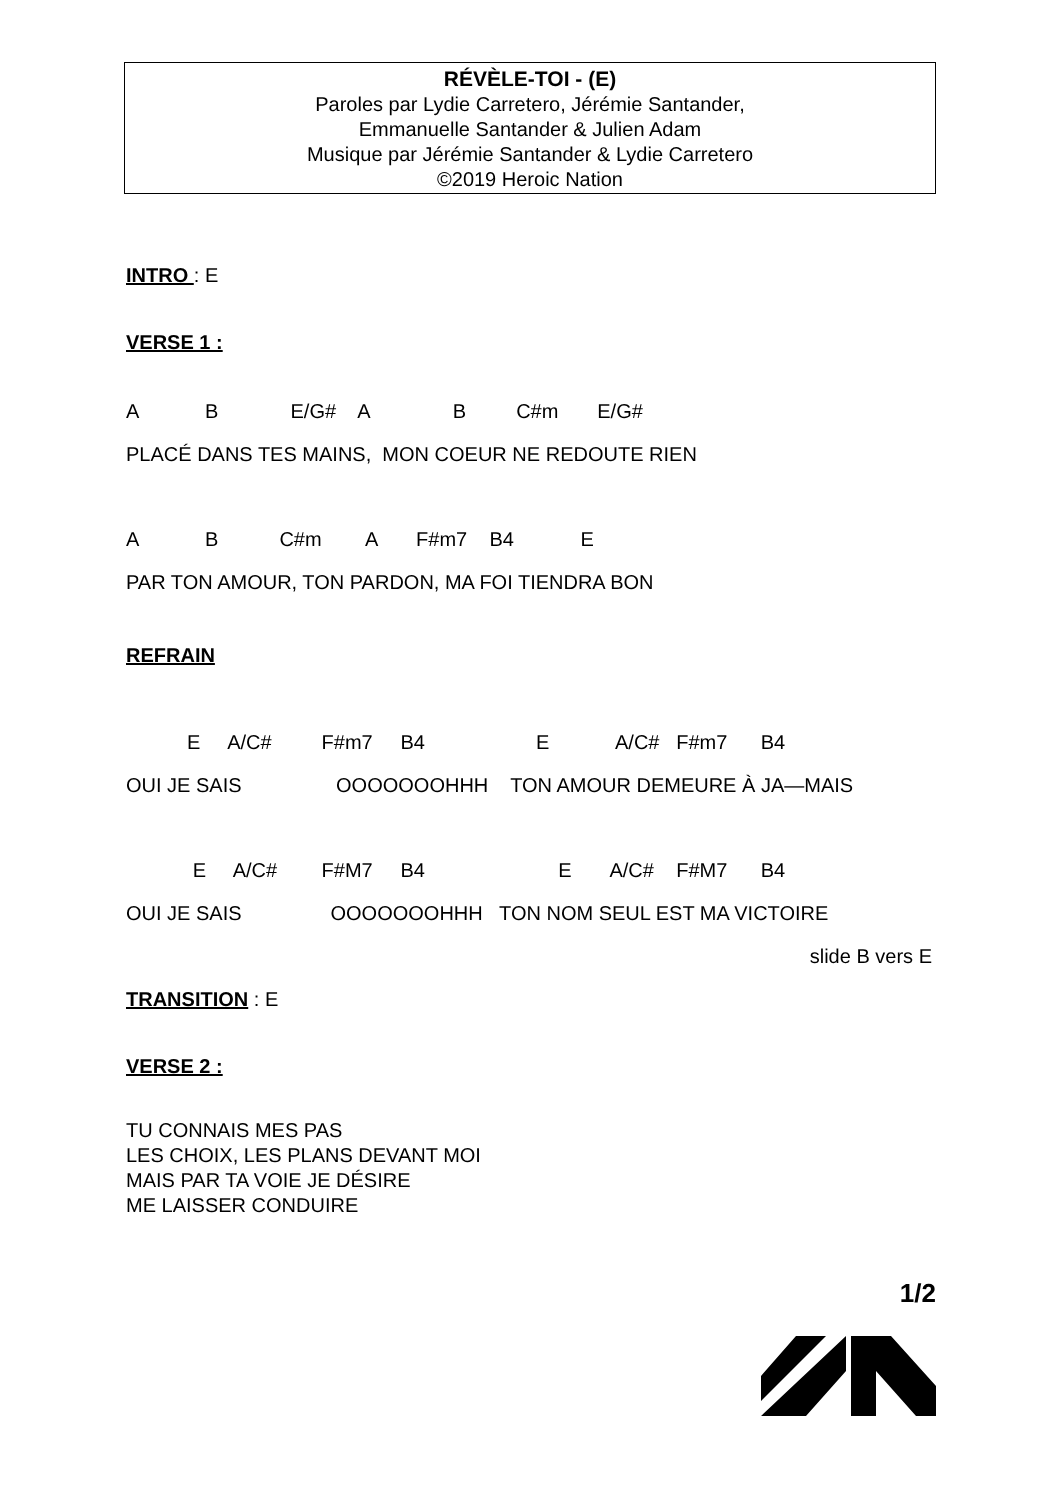RÉVÈLE-TOI - (E)
Paroles par Lydie Carretero, Jérémie Santander,
Emmanuelle Santander & Julien Adam
Musique par Jérémie Santander & Lydie Carretero
©2019 Heroic Nation
INTRO : E
VERSE 1 :
A B E/G# A B C#m E/G#
PLACÉ DANS TES MAINS, MON COEUR NE REDOUTE RIEN
A B C#m A F#m7 B4 E
PAR TON AMOUR, TON PARDON, MA FOI TIENDRA BON
REFRAIN
E A/C# F#m7 B4 E A/C# F#m7 B4
OUI JE SAIS OOOOOOOHHH TON AMOUR DEMEURE À JA—MAIS
E A/C# F#M7 B4 E A/C# F#M7 B4
OUI JE SAIS OOOOOOOHHH TON NOM SEUL EST MA VICTOIRE
slide B vers E
TRANSITION : E
VERSE 2 :
TU CONNAIS MES PAS
LES CHOIX, LES PLANS DEVANT MOI
MAIS PAR TA VOIE JE DÉSIRE
ME LAISSER CONDUIRE
1/2